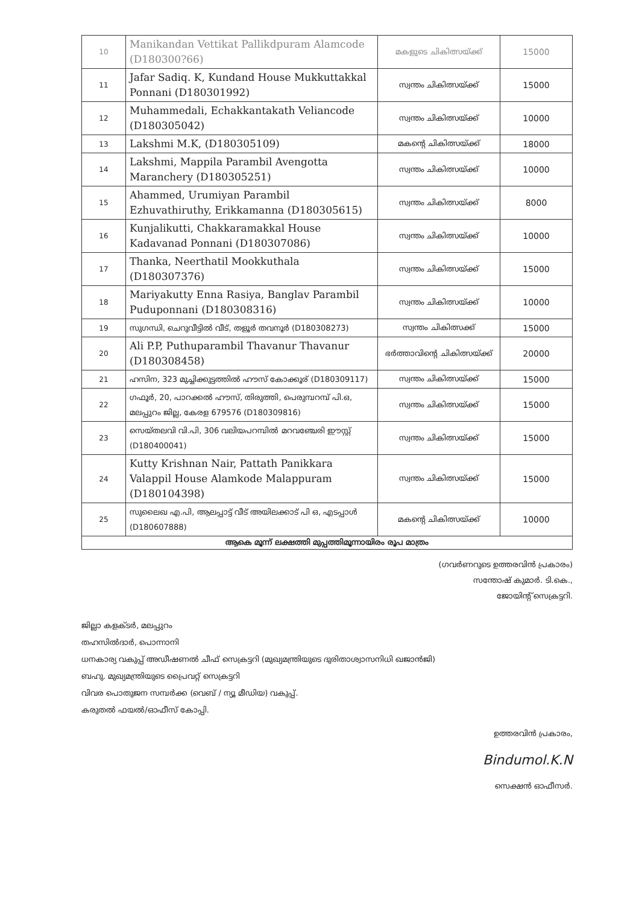| 10 | Manikandan Vettikat Pallikdpuram Alamcode (D180300?66) | മകളുടെ ചികിത്സയ്ക്ക് | 15000 |
| 11 | Jafar Sadiq. K, Kundand House Mukkuttakkal Ponnani (D180301992) | സ്വന്തം ചികിത്സയ്ക്ക് | 15000 |
| 12 | Muhammedali, Echakkantakath Veliancode (D180305042) | സ്വന്തം ചികിത്സയ്ക്ക് | 10000 |
| 13 | Lakshmi M.K, (D180305109) | മകന്റെ ചികിത്സയ്ക്ക് | 18000 |
| 14 | Lakshmi, Mappila Parambil Avengotta Maranchery (D180305251) | സ്വന്തം ചികിത്സയ്ക്ക് | 10000 |
| 15 | Ahammed, Urumiyan Parambil Ezhuvathiruthy, Erikkamanna (D180305615) | സ്വന്തം ചികിത്സയ്ക്ക് | 8000 |
| 16 | Kunjalikutti, Chakkaramakkal House Kadavanad Ponnani (D180307086) | സ്വന്തം ചികിത്സയ്ക്ക് | 10000 |
| 17 | Thanka, Neerthatil Mookkuthala (D180307376) | സ്വന്തം ചികിത്സയ്ക്ക് | 15000 |
| 18 | Mariyakutty Enna Rasiya, Banglav Parambil Puduponnani (D180308316) | സ്വന്തം ചികിത്സയ്ക്ക് | 10000 |
| 19 | സുഗന്ധി, ചെറുവീട്ടിൽ വീട്, തളൂർ തവനൂർ (D180308273) | സ്വന്തം ചികിത്സക്ക് | 15000 |
| 20 | Ali P.P, Puthuparambil Thavanur Thavanur (D180308458) | ഭർത്താവിന്റെ ചികിത്സയ്ക്ക് | 20000 |
| 21 | ഹസിന, 323 മുച്ചിക്കുട്ടത്തിൽ ഹൗസ് കോക്കൂര് (D180309117) | സ്വന്തം ചികിത്സയ്ക്ക് | 15000 |
| 22 | ഗഫൂർ, 20, പാറക്കൽ ഹൗസ്, തിരുത്തി, പെരുമ്പറമ്പ് പി.ഒ, മലപ്പുറം ജില്ല, കേരള 679576 (D180309816) | സ്വന്തം ചികിത്സയ്ക്ക് | 15000 |
| 23 | സെയ്തലവി വി.പി, 306 വലിയപറമ്പിൽ മറവഞ്ചേരി ഈസ്റ്റ് (D180400041) | സ്വന്തം ചികിത്സയ്ക്ക് | 15000 |
| 24 | Kutty Krishnan Nair, Pattath Panikkara Valappil House Alamkode Malappuram (D180104398) | സ്വന്തം ചികിത്സയ്ക്ക് | 15000 |
| 25 | സുലൈഖ എ.പി, ആലപ്പാട്ട് വീട് അയിലക്കാട് പി ഒ, എടപ്പാൾ (D180607888) | മകന്റെ ചികിത്സയ്ക്ക് | 10000 |
| ആകെ മൂന്ന് ലക്ഷത്തി മുപ്പത്തിമൂന്നായിരം രൂപ മാത്രം | | | |
(ഗവർണറുടെ ഉത്തരവിൻ പ്രകാരം)
സന്തോഷ് കുമാർ. ടി.കെ.,
ജോയിന്റ് സെക്രട്ടറി.
ജില്ലാ കളക്ടർ, മലപ്പുറം
തഹസിൽദാർ, പൊന്നാനി
ധനകാര്യ വകുപ്പ് അഡീഷണൽ ചീഫ് സെക്രട്ടറി (മുഖ്യമന്ത്രിയുടെ ദുരിതാശ്വാസനിധി ഖജാൻജി)
ബഹു. മുഖ്യമന്ത്രിയുടെ പ്രൈവറ്റ് സെക്രട്ടറി
വിവര പൊതുജന സമ്പർക്ക (വെബ് / ന്യൂ മീഡിയ) വകുപ്പ്.
കരുതൽ ഫയൽ/ഓഫീസ് കോപ്പി.
ഉത്തരവിൻ പ്രകാരം,
Bindumol.K.N
സെക്ഷൻ ഓഫീസർ.